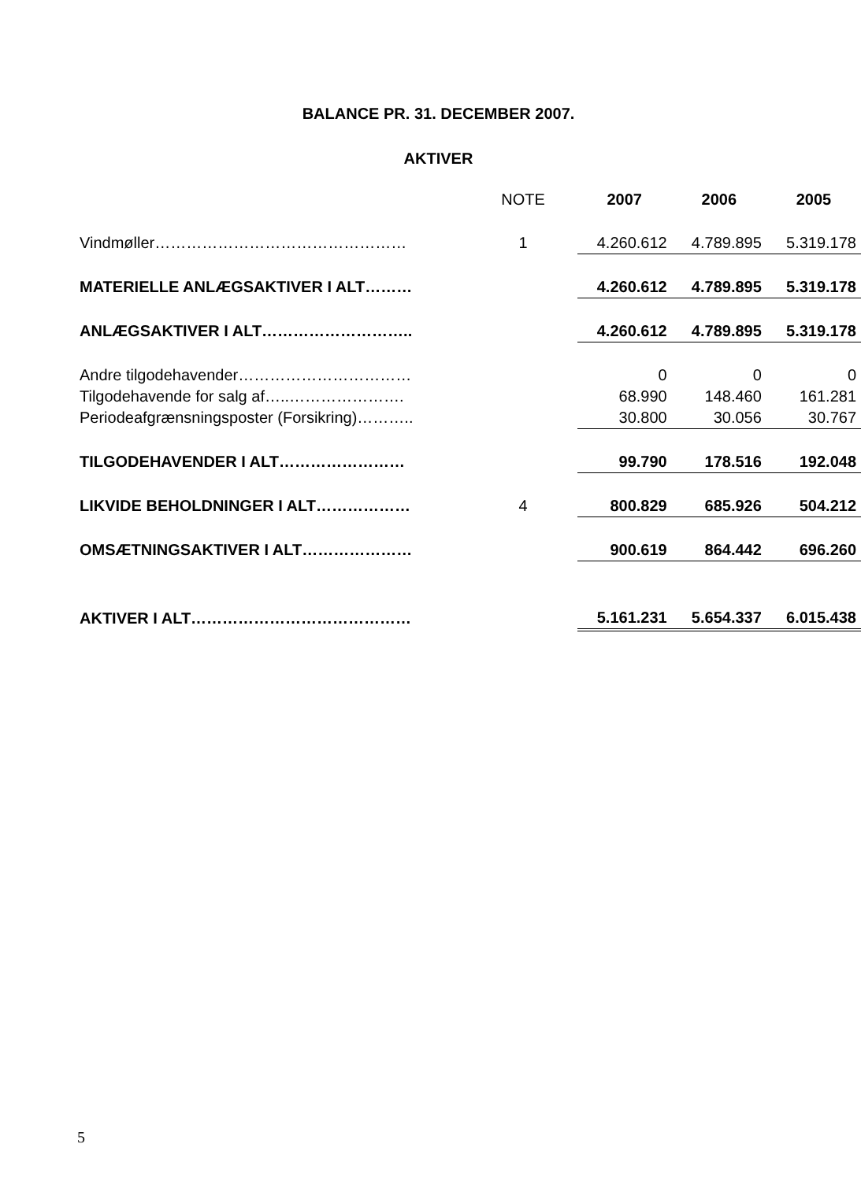BALANCE PR. 31. DECEMBER 2007.
AKTIVER
| | NOTE | 2007 | 2006 | 2005 |
| Vindmøller………………………………………… | 1 | 4.260.612 | 4.789.895 | 5.319.178 |
| MATERIELLE ANLÆGSAKTIVER I ALT……… | | 4.260.612 | 4.789.895 | 5.319.178 |
| ANLÆGSAKTIVER I ALT……………………….. | | 4.260.612 | 4.789.895 | 5.319.178 |
| Andre tilgodehavender…………………………… | | 0 | 0 | 0 |
| Tilgodehavende for salg af…..…………………. | | 68.990 | 148.460 | 161.281 |
| Periodeafgrænsningsposter (Forsikring)……….. | | 30.800 | 30.056 | 30.767 |
| TILGODEHAVENDER I ALT…………………… | | 99.790 | 178.516 | 192.048 |
| LIKVIDE BEHOLDNINGER I ALT……………… | 4 | 800.829 | 685.926 | 504.212 |
| OMSÆTNINGSAKTIVER I ALT………………… | | 900.619 | 864.442 | 696.260 |
| AKTIVER I ALT…………………………………… | | 5.161.231 | 5.654.337 | 6.015.438 |
5